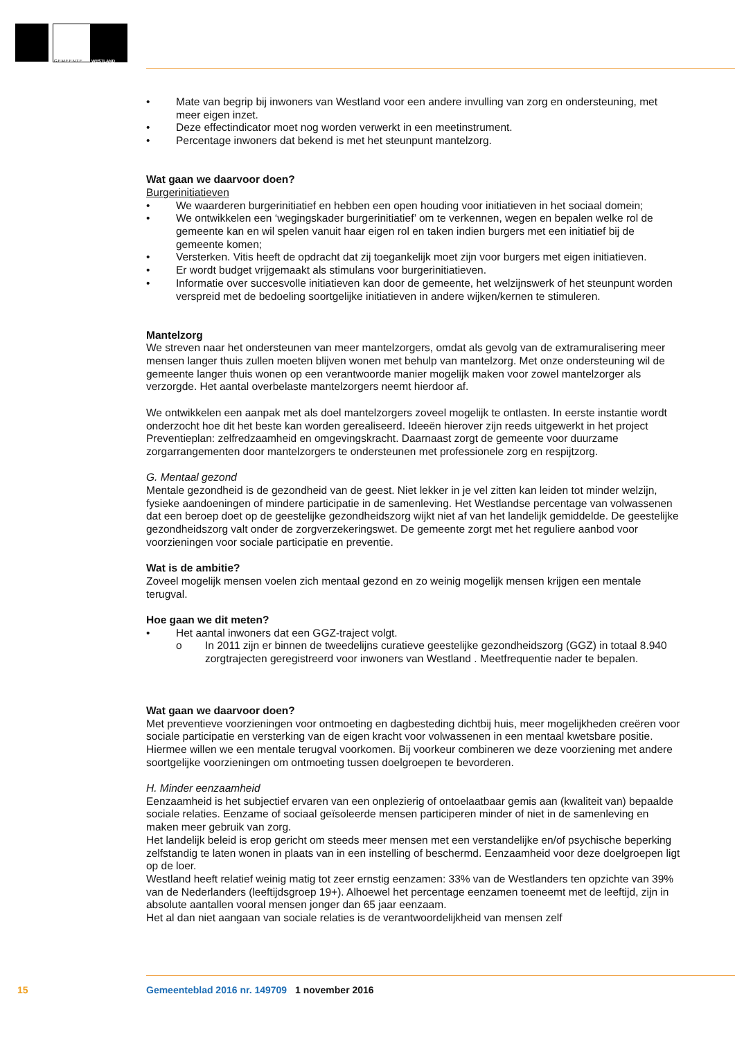GEMEENTE WESTLAND
• Mate van begrip bij inwoners van Westland voor een andere invulling van zorg en ondersteuning, met meer eigen inzet.
• Deze effectindicator moet nog worden verwerkt in een meetinstrument.
• Percentage inwoners dat bekend is met het steunpunt mantelzorg.
Wat gaan we daarvoor doen?
Burgerinitiatieven
• We waarderen burgerinitiatief en hebben een open houding voor initiatieven in het sociaal domein;
• We ontwikkelen een ‘wegingskader burgerinitiatief’ om te verkennen, wegen en bepalen welke rol de gemeente kan en wil spelen vanuit haar eigen rol en taken indien burgers met een initiatief bij de gemeente komen;
• Versterken. Vitis heeft de opdracht dat zij toegankelijk moet zijn voor burgers met eigen initiatieven.
• Er wordt budget vrijgemaakt als stimulans voor burgerinitiatieven.
• Informatie over succesvolle initiatieven kan door de gemeente, het welzijnswerk of het steunpunt worden verspreid met de bedoeling soortgelijke initiatieven in andere wijken/kernen te stimuleren.
Mantelzorg
We streven naar het ondersteunen van meer mantelzorgers, omdat als gevolg van de extramuralisering meer mensen langer thuis zullen moeten blijven wonen met behulp van mantelzorg. Met onze ondersteuning wil de gemeente langer thuis wonen op een verantwoorde manier mogelijk maken voor zowel mantelzorger als verzorgde. Het aantal overbelaste mantelzorgers neemt hierdoor af.
We ontwikkelen een aanpak met als doel mantelzorgers zoveel mogelijk te ontlasten. In eerste instantie wordt onderzocht hoe dit het beste kan worden gerealiseerd. Ideeën hierover zijn reeds uitgewerkt in het project Preventieplan: zelfredzaamheid en omgevingskracht. Daarnaast zorgt de gemeente voor duurzame zorgarrangementen door mantelzorgers te ondersteunen met professionele zorg en respijtzorg.
G. Mentaal gezond
Mentale gezondheid is de gezondheid van de geest. Niet lekker in je vel zitten kan leiden tot minder welzijn, fysieke aandoeningen of mindere participatie in de samenleving. Het Westlandse percentage van volwassenen dat een beroep doet op de geestelijke gezondheidszorg wijkt niet af van het landelijk gemiddelde. De geestelijke gezondheidszorg valt onder de zorgverzekeringswet. De gemeente zorgt met het reguliere aanbod voor voorzieningen voor sociale participatie en preventie.
Wat is de ambitie?
Zoveel mogelijk mensen voelen zich mentaal gezond en zo weinig mogelijk mensen krijgen een mentale terugval.
Hoe gaan we dit meten?
• Het aantal inwoners dat een GGZ-traject volgt.
o In 2011 zijn er binnen de tweedelijns curatieve geestelijke gezondheidszorg (GGZ) in totaal 8.940 zorgtrajecten geregistreerd voor inwoners van Westland . Meetfrequentie nader te bepalen.
Wat gaan we daarvoor doen?
Met preventieve voorzieningen voor ontmoeting en dagbesteding dichtbij huis, meer mogelijkheden creëren voor sociale participatie en versterking van de eigen kracht voor volwassenen in een mentaal kwetsbare positie. Hiermee willen we een mentale terugval voorkomen. Bij voorkeur combineren we deze voorziening met andere soortgelijke voorzieningen om ontmoeting tussen doelgroepen te bevorderen.
H. Minder eenzaamheid
Eenzaamheid is het subjectief ervaren van een onplezierig of ontoelaatbaar gemis aan (kwaliteit van) bepaalde sociale relaties. Eenzame of sociaal geïsoleerde mensen participeren minder of niet in de samenleving en maken meer gebruik van zorg.
Het landelijk beleid is erop gericht om steeds meer mensen met een verstandelijke en/of psychische beperking zelfstandig te laten wonen in plaats van in een instelling of beschermd. Eenzaamheid voor deze doelgroepen ligt op de loer.
Westland heeft relatief weinig matig tot zeer ernstig eenzamen: 33% van de Westlanders ten opzichte van 39% van de Nederlanders (leeftijdsgroep 19+). Alhoewel het percentage eenzamen toeneemt met de leeftijd, zijn in absolute aantallen vooral mensen jonger dan 65 jaar eenzaam.
Het al dan niet aangaan van sociale relaties is de verantwoordelijkheid van mensen zelf
15 Gemeenteblad 2016 nr. 149709 1 november 2016